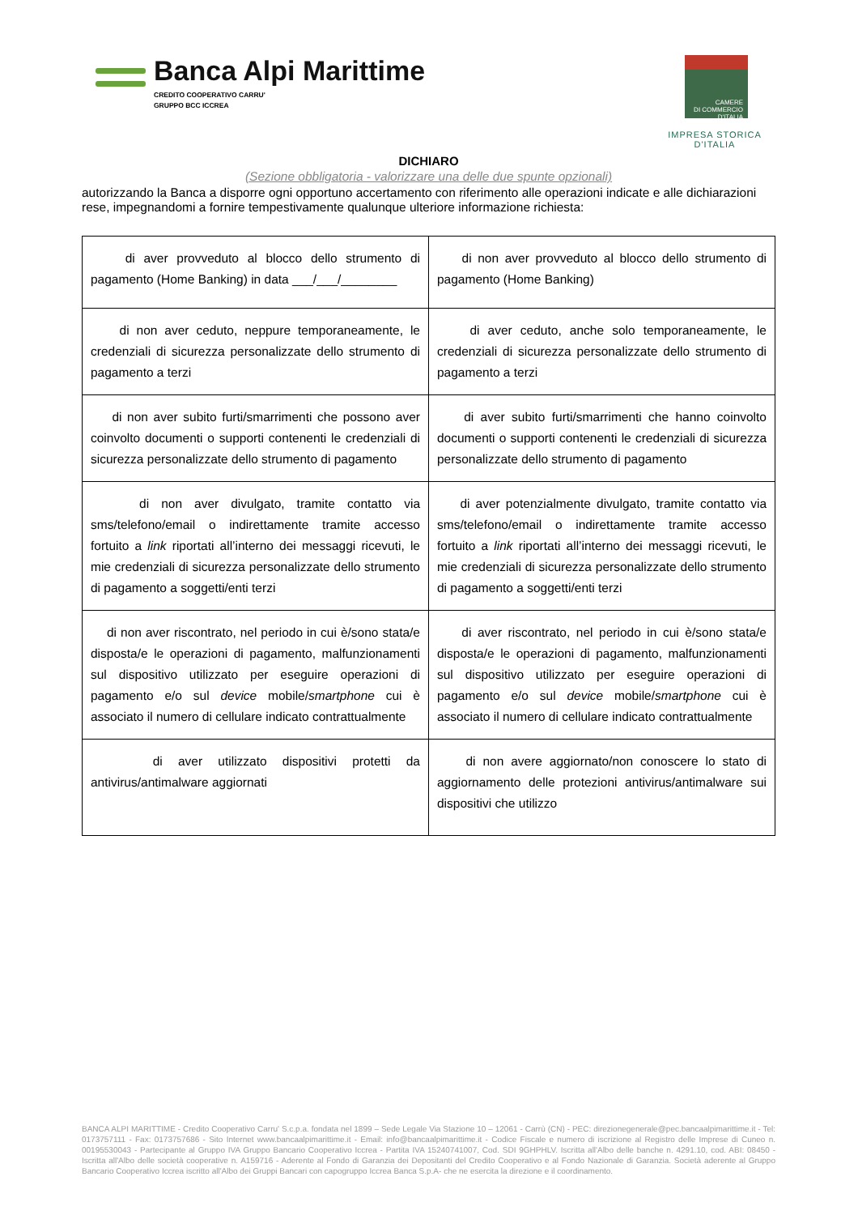Banca Alpi Marittime
CREDITO COOPERATIVO CARRU'
GRUPPO BCC ICCREA
CAMERE
DI COMMERCIO
D'ITALIA
IMPRESA STORICA D'ITALIA
DICHIARO
(Sezione obbligatoria - valorizzare una delle due spunte opzionali)
autorizzando la Banca a disporre ogni opportuno accertamento con riferimento alle operazioni indicate e alle dichiarazioni rese, impegnandomi a fornire tempestivamente qualunque ulteriore informazione richiesta:
| di aver provveduto al blocco dello strumento di pagamento (Home Banking) in data ___/___/________ | di non aver provveduto al blocco dello strumento di pagamento (Home Banking) |
| di non aver ceduto, neppure temporaneamente, le credenziali di sicurezza personalizzate dello strumento di pagamento a terzi | di aver ceduto, anche solo temporaneamente, le credenziali di sicurezza personalizzate dello strumento di pagamento a terzi |
| di non aver subito furti/smarrimenti che possono aver coinvolto documenti o supporti contenenti le credenziali di sicurezza personalizzate dello strumento di pagamento | di aver subito furti/smarrimenti che hanno coinvolto documenti o supporti contenenti le credenziali di sicurezza personalizzate dello strumento di pagamento |
| di non aver divulgato, tramite contatto via sms/telefono/email o indirettamente tramite accesso fortuito a link riportati all’interno dei messaggi ricevuti, le mie credenziali di sicurezza personalizzate dello strumento di pagamento a soggetti/enti terzi | di aver potenzialmente divulgato, tramite contatto via sms/telefono/email o indirettamente tramite accesso fortuito a link riportati all’interno dei messaggi ricevuti, le mie credenziali di sicurezza personalizzate dello strumento di pagamento a soggetti/enti terzi |
| di non aver riscontrato, nel periodo in cui è/sono stata/e disposta/e le operazioni di pagamento, malfunzionamenti sul dispositivo utilizzato per eseguire operazioni di pagamento e/o sul device mobile/ smartphone cui è associato il numero di cellulare indicato contrattualmente | di aver riscontrato, nel periodo in cui è/sono stata/e disposta/e le operazioni di pagamento, malfunzionamenti sul dispositivo utilizzato per eseguire operazioni di pagamento e/o sul device mobile/ smartphone cui è associato il numero di cellulare indicato contrattualmente |
| di aver utilizzato dispositivi protetti da antivirus/antimalware aggiornati | di non avere aggiornato/non conoscere lo stato di aggiornamento delle protezioni antivirus/antimalware sui dispositivi che utilizzo |
BANCA ALPI MARITTIME - Credito Cooperativo Carru' S.c.p.a. fondata nel 1899 – Sede Legale Via Stazione 10 – 12061 - Carrù (CN) - PEC: direzionegenerale@pec.bancaalpimarittime.it - Tel: 0173757111 - Fax: 0173757686 - Sito Internet www.bancaalpimarittime.it - Email: info@bancaalpimarittime.it - Codice Fiscale e numero di iscrizione al Registro delle Imprese di Cuneo n. 00195530043 - Partecipante al Gruppo IVA Gruppo Bancario Cooperativo Iccrea - Partita IVA 15240741007, Cod. SDI 9GHPHLV. Iscritta all'Albo delle banche n. 4291.10, cod. ABI: 08450 - Iscritta all'Albo delle società cooperative n. A159716 - Aderente al Fondo di Garanzia dei Depositanti del Credito Cooperativo e al Fondo Nazionale di Garanzia. Società aderente al Gruppo Bancario Cooperativo Iccrea iscritto all'Albo dei Gruppi Bancari con capogruppo Iccrea Banca S.p.A- che ne esercita la direzione e il coordinamento.